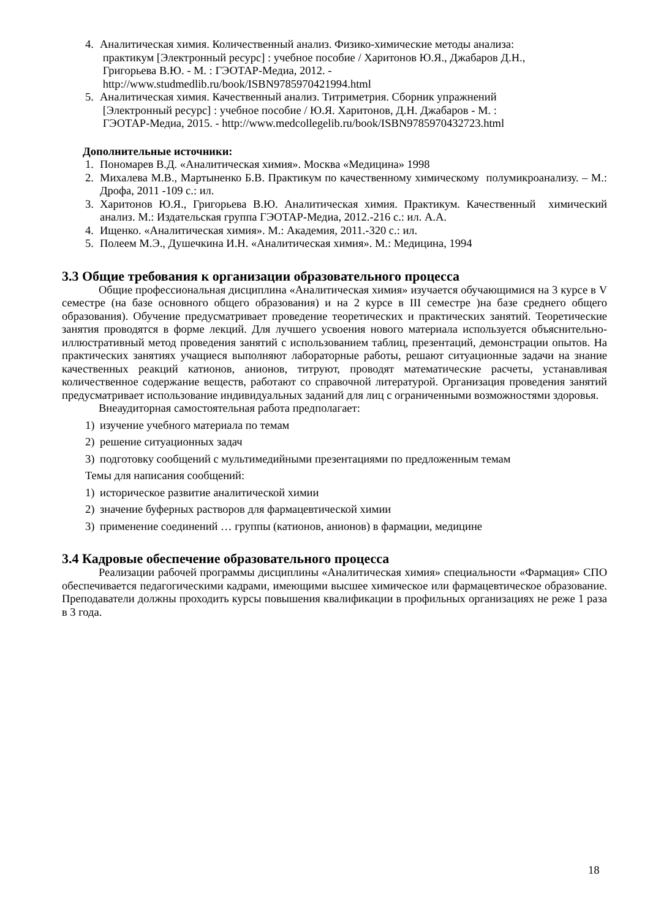4. Аналитическая химия. Количественный анализ. Физико-химические методы анализа:
практикум [Электронный ресурс] : учебное пособие / Харитонов Ю.Я., Джабаров Д.Н.,
Григорьева В.Ю. - М. : ГЭОТАР-Медиа, 2012. -
http://www.studmedlib.ru/book/ISBN9785970421994.html
5. Аналитическая химия. Качественный анализ. Титриметрия. Сборник упражнений
[Электронный ресурс] : учебное пособие / Ю.Я. Харитонов, Д.Н. Джабаров - М. :
ГЭОТАР-Медиа, 2015. - http://www.medcollegelib.ru/book/ISBN9785970432723.html
Дополнительные источники:
1. Пономарев В.Д. «Аналитическая химия». Москва «Медицина» 1998
2. Михалева М.В., Мартыненко Б.В. Практикум по качественному химическому полумикроанализу. – М.: Дрофа, 2011 -109 с.: ил.
3. Харитонов Ю.Я., Григорьева В.Ю. Аналитическая химия. Практикум. Качественный химический анализ. М.: Издательская группа ГЭОТАР-Медиа, 2012.-216 с.: ил. А.А.
4. Ищенко. «Аналитическая химия». М.: Академия, 2011.-320 с.: ил.
5. Полеем М.Э., Душечкина И.Н. «Аналитическая химия». М.: Медицина, 1994
3.3 Общие требования к организации образовательного процесса
Общие профессиональная дисциплина «Аналитическая химия» изучается обучающимися на 3 курсе в V семестре (на базе основного общего образования) и на 2 курсе в III семестре )на базе среднего общего образования). Обучение предусматривает проведение теоретических и практических занятий. Теоретические занятия проводятся в форме лекций. Для лучшего усвоения нового материала используется объяснительно-иллюстративный метод проведения занятий с использованием таблиц, презентаций, демонстрации опытов. На практических занятиях учащиеся выполняют лабораторные работы, решают ситуационные задачи на знание качественных реакций катионов, анионов, титруют, проводят математические расчеты, устанавливая количественное содержание веществ, работают со справочной литературой. Организация проведения занятий предусматривает использование индивидуальных заданий для лиц с ограниченными возможностями здоровья.
Внеаудиторная самостоятельная работа предполагает:
1) изучение учебного материала по темам
2) решение ситуационных задач
3) подготовку сообщений с мультимедийными презентациями по предложенным темам
Темы для написания сообщений:
1) историческое развитие аналитической химии
2) значение буферных растворов для фармацевтической химии
3) применение соединений … группы (катионов, анионов) в фармации, медицине
3.4 Кадровые обеспечение образовательного процесса
Реализации рабочей программы дисциплины «Аналитическая химия» специальности «Фармация» СПО обеспечивается педагогическими кадрами, имеющими высшее химическое или фармацевтическое образование. Преподаватели должны проходить курсы повышения квалификации в профильных организациях не реже 1 раза в 3 года.
18